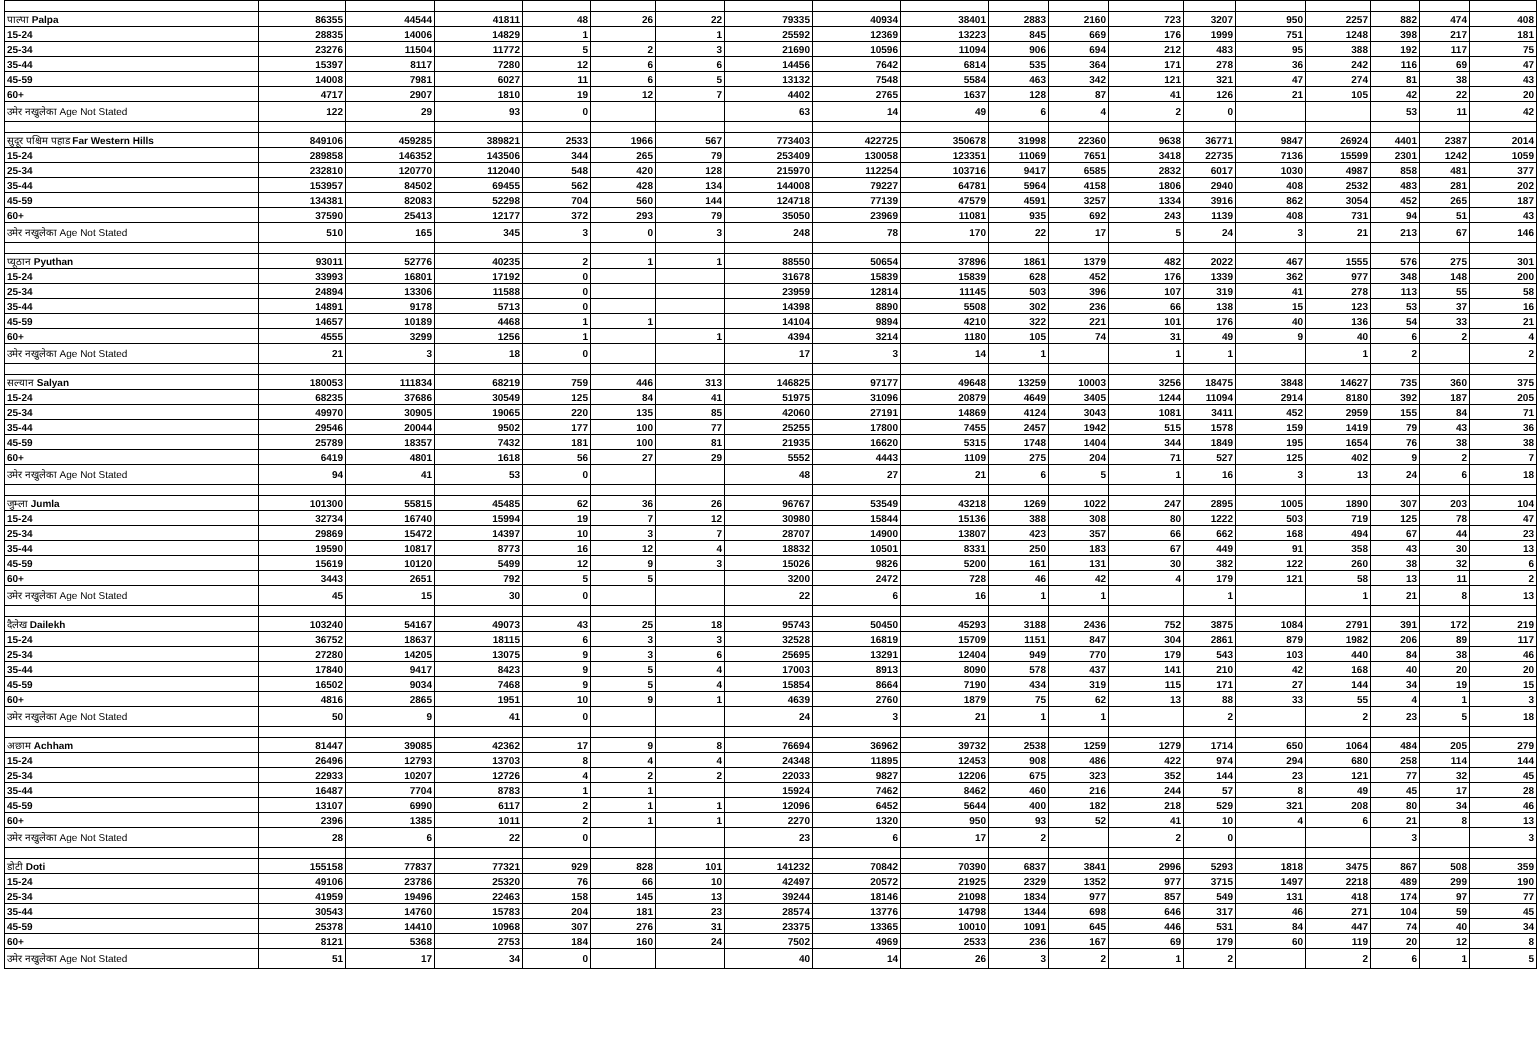| पाल्पा Palpa | 86355 | 44544 | 41811 | 48 | 26 | 22 | 79335 | 40934 | 38401 | 2883 | 2160 | 723 | 3207 | 950 | 2257 | 882 | 474 | 408 |
| 15-24 | 28835 | 14006 | 14829 | 1 | | 1 | 25592 | 12369 | 13223 | 845 | 669 | 176 | 1999 | 751 | 1248 | 398 | 217 | 181 |
| 25-34 | 23276 | 11504 | 11772 | 5 | 2 | 3 | 21690 | 10596 | 11094 | 906 | 694 | 212 | 483 | 95 | 388 | 192 | 117 | 75 |
| 35-44 | 15397 | 8117 | 7280 | 12 | 6 | 6 | 14456 | 7642 | 6814 | 535 | 364 | 171 | 278 | 36 | 242 | 116 | 69 | 47 |
| 45-59 | 14008 | 7981 | 6027 | 11 | 6 | 5 | 13132 | 7548 | 5584 | 463 | 342 | 121 | 321 | 47 | 274 | 81 | 38 | 43 |
| 60+ | 4717 | 2907 | 1810 | 19 | 12 | 7 | 4402 | 2765 | 1637 | 128 | 87 | 41 | 126 | 21 | 105 | 42 | 22 | 20 |
| उमेर नखुलेका Age Not Stated | 122 | 29 | 93 | 0 | | | 63 | 14 | 49 | 6 | 4 | 2 | 0 | | | 53 | 11 | 42 |
| सुदूर पश्चिम पहाड Far Western Hills | 849106 | 459285 | 389821 | 2533 | 1966 | 567 | 773403 | 422725 | 350678 | 31998 | 22360 | 9638 | 36771 | 9847 | 26924 | 4401 | 2387 | 2014 |
| 15-24 | 289858 | 146352 | 143506 | 344 | 265 | 79 | 253409 | 130058 | 123351 | 11069 | 7651 | 3418 | 22735 | 7136 | 15599 | 2301 | 1242 | 1059 |
| 25-34 | 232810 | 120770 | 112040 | 548 | 420 | 128 | 215970 | 112254 | 103716 | 9417 | 6585 | 2832 | 6017 | 1030 | 4987 | 858 | 481 | 377 |
| 35-44 | 153957 | 84502 | 69455 | 562 | 428 | 134 | 144008 | 79227 | 64781 | 5964 | 4158 | 1806 | 2940 | 408 | 2532 | 483 | 281 | 202 |
| 45-59 | 134381 | 82083 | 52298 | 704 | 560 | 144 | 124718 | 77139 | 47579 | 4591 | 3257 | 1334 | 3916 | 862 | 3054 | 452 | 265 | 187 |
| 60+ | 37590 | 25413 | 12177 | 372 | 293 | 79 | 35050 | 23969 | 11081 | 935 | 692 | 243 | 1139 | 408 | 731 | 94 | 51 | 43 |
| उमेर नखुलेका Age Not Stated | 510 | 165 | 345 | 3 | 0 | 3 | 248 | 78 | 170 | 22 | 17 | 5 | 24 | 3 | 21 | 213 | 67 | 146 |
| प्यूठान Pyuthan | 93011 | 52776 | 40235 | 2 | 1 | 1 | 88550 | 50654 | 37896 | 1861 | 1379 | 482 | 2022 | 467 | 1555 | 576 | 275 | 301 |
| 15-24 | 33993 | 16801 | 17192 | 0 | | | 31678 | 15839 | 15839 | 628 | 452 | 176 | 1339 | 362 | 977 | 348 | 148 | 200 |
| 25-34 | 24894 | 13306 | 11588 | 0 | | | 23959 | 12814 | 11145 | 503 | 396 | 107 | 319 | 41 | 278 | 113 | 55 | 58 |
| 35-44 | 14891 | 9178 | 5713 | 0 | | | 14398 | 8890 | 5508 | 302 | 236 | 66 | 138 | 15 | 123 | 53 | 37 | 16 |
| 45-59 | 14657 | 10189 | 4468 | 1 | 1 | | 14104 | 9894 | 4210 | 322 | 221 | 101 | 176 | 40 | 136 | 54 | 33 | 21 |
| 60+ | 4555 | 3299 | 1256 | 1 | | 1 | 4394 | 3214 | 1180 | 105 | 74 | 31 | 49 | 9 | 40 | 6 | 2 | 4 |
| उमेर नखुलेका Age Not Stated | 21 | 3 | 18 | 0 | | | 17 | 3 | 14 | 1 | | 1 | 1 | | 1 | 2 | | 2 |
| सल्यान Salyan | 180053 | 111834 | 68219 | 759 | 446 | 313 | 146825 | 97177 | 49648 | 13259 | 10003 | 3256 | 18475 | 3848 | 14627 | 735 | 360 | 375 |
| 15-24 | 68235 | 37686 | 30549 | 125 | 84 | 41 | 51975 | 31096 | 20879 | 4649 | 3405 | 1244 | 11094 | 2914 | 8180 | 392 | 187 | 205 |
| 25-34 | 49970 | 30905 | 19065 | 220 | 135 | 85 | 42060 | 27191 | 14869 | 4124 | 3043 | 1081 | 3411 | 452 | 2959 | 155 | 84 | 71 |
| 35-44 | 29546 | 20044 | 9502 | 177 | 100 | 77 | 25255 | 17800 | 7455 | 2457 | 1942 | 515 | 1578 | 159 | 1419 | 79 | 43 | 36 |
| 45-59 | 25789 | 18357 | 7432 | 181 | 100 | 81 | 21935 | 16620 | 5315 | 1748 | 1404 | 344 | 1849 | 195 | 1654 | 76 | 38 | 38 |
| 60+ | 6419 | 4801 | 1618 | 56 | 27 | 29 | 5552 | 4443 | 1109 | 275 | 204 | 71 | 527 | 125 | 402 | 9 | 2 | 7 |
| उमेर नखुलेका Age Not Stated | 94 | 41 | 53 | 0 | | | 48 | 27 | 21 | 6 | 5 | 1 | 16 | 3 | 13 | 24 | 6 | 18 |
| जुम्ला Jumla | 101300 | 55815 | 45485 | 62 | 36 | 26 | 96767 | 53549 | 43218 | 1269 | 1022 | 247 | 2895 | 1005 | 1890 | 307 | 203 | 104 |
| 15-24 | 32734 | 16740 | 15994 | 19 | 7 | 12 | 30980 | 15844 | 15136 | 388 | 308 | 80 | 1222 | 503 | 719 | 125 | 78 | 47 |
| 25-34 | 29869 | 15472 | 14397 | 10 | 3 | 7 | 28707 | 14900 | 13807 | 423 | 357 | 66 | 662 | 168 | 494 | 67 | 44 | 23 |
| 35-44 | 19590 | 10817 | 8773 | 16 | 12 | 4 | 18832 | 10501 | 8331 | 250 | 183 | 67 | 449 | 91 | 358 | 43 | 30 | 13 |
| 45-59 | 15619 | 10120 | 5499 | 12 | 9 | 3 | 15026 | 9826 | 5200 | 161 | 131 | 30 | 382 | 122 | 260 | 38 | 32 | 6 |
| 60+ | 3443 | 2651 | 792 | 5 | 5 | | 3200 | 2472 | 728 | 46 | 42 | 4 | 179 | 121 | 58 | 13 | 11 | 2 |
| उमेर नखुलेका Age Not Stated | 45 | 15 | 30 | 0 | | | 22 | 6 | 16 | 1 | 1 | | 1 | | 1 | 21 | 8 | 13 |
| दैलेख Dailekh | 103240 | 54167 | 49073 | 43 | 25 | 18 | 95743 | 50450 | 45293 | 3188 | 2436 | 752 | 3875 | 1084 | 2791 | 391 | 172 | 219 |
| 15-24 | 36752 | 18637 | 18115 | 6 | 3 | 3 | 32528 | 16819 | 15709 | 1151 | 847 | 304 | 2861 | 879 | 1982 | 206 | 89 | 117 |
| 25-34 | 27280 | 14205 | 13075 | 9 | 3 | 6 | 25695 | 13291 | 12404 | 949 | 770 | 179 | 543 | 103 | 440 | 84 | 38 | 46 |
| 35-44 | 17840 | 9417 | 8423 | 9 | 5 | 4 | 17003 | 8913 | 8090 | 578 | 437 | 141 | 210 | 42 | 168 | 40 | 20 | 20 |
| 45-59 | 16502 | 9034 | 7468 | 9 | 5 | 4 | 15854 | 8664 | 7190 | 434 | 319 | 115 | 171 | 27 | 144 | 34 | 19 | 15 |
| 60+ | 4816 | 2865 | 1951 | 10 | 9 | 1 | 4639 | 2760 | 1879 | 75 | 62 | 13 | 88 | 33 | 55 | 4 | 1 | 3 |
| उमेर नखुलेका Age Not Stated | 50 | 9 | 41 | 0 | | | 24 | 3 | 21 | 1 | 1 | | 2 | | 2 | 23 | 5 | 18 |
| अछाम Achham | 81447 | 39085 | 42362 | 17 | 9 | 8 | 76694 | 36962 | 39732 | 2538 | 1259 | 1279 | 1714 | 650 | 1064 | 484 | 205 | 279 |
| 15-24 | 26496 | 12793 | 13703 | 8 | 4 | 4 | 24348 | 11895 | 12453 | 908 | 486 | 422 | 974 | 294 | 680 | 258 | 114 | 144 |
| 25-34 | 22933 | 10207 | 12726 | 4 | 2 | 2 | 22033 | 9827 | 12206 | 675 | 323 | 352 | 144 | 23 | 121 | 77 | 32 | 45 |
| 35-44 | 16487 | 7704 | 8783 | 1 | 1 | | 15924 | 7462 | 8462 | 460 | 216 | 244 | 57 | 8 | 49 | 45 | 17 | 28 |
| 45-59 | 13107 | 6990 | 6117 | 2 | 1 | 1 | 12096 | 6452 | 5644 | 400 | 182 | 218 | 529 | 321 | 208 | 80 | 34 | 46 |
| 60+ | 2396 | 1385 | 1011 | 2 | 1 | 1 | 2270 | 1320 | 950 | 93 | 52 | 41 | 10 | 4 | 6 | 21 | 8 | 13 |
| उमेर नखुलेका Age Not Stated | 28 | 6 | 22 | 0 | | | 23 | 6 | 17 | 2 | | 2 | 0 | | | 3 | | 3 |
| डोटी Doti | 155158 | 77837 | 77321 | 929 | 828 | 101 | 141232 | 70842 | 70390 | 6837 | 3841 | 2996 | 5293 | 1818 | 3475 | 867 | 508 | 359 |
| 15-24 | 49106 | 23786 | 25320 | 76 | 66 | 10 | 42497 | 20572 | 21925 | 2329 | 1352 | 977 | 3715 | 1497 | 2218 | 489 | 299 | 190 |
| 25-34 | 41959 | 19496 | 22463 | 158 | 145 | 13 | 39244 | 18146 | 21098 | 1834 | 977 | 857 | 549 | 131 | 418 | 174 | 97 | 77 |
| 35-44 | 30543 | 14760 | 15783 | 204 | 181 | 23 | 28574 | 13776 | 14798 | 1344 | 698 | 646 | 317 | 46 | 271 | 104 | 59 | 45 |
| 45-59 | 25378 | 14410 | 10968 | 307 | 276 | 31 | 23375 | 13365 | 10010 | 1091 | 645 | 446 | 531 | 84 | 447 | 74 | 40 | 34 |
| 60+ | 8121 | 5368 | 2753 | 184 | 160 | 24 | 7502 | 4969 | 2533 | 236 | 167 | 69 | 179 | 60 | 119 | 20 | 12 | 8 |
| उमेर नखुलेका Age Not Stated | 51 | 17 | 34 | 0 | | | 40 | 14 | 26 | 3 | 2 | 1 | 2 | | 2 | 6 | 1 | 5 |